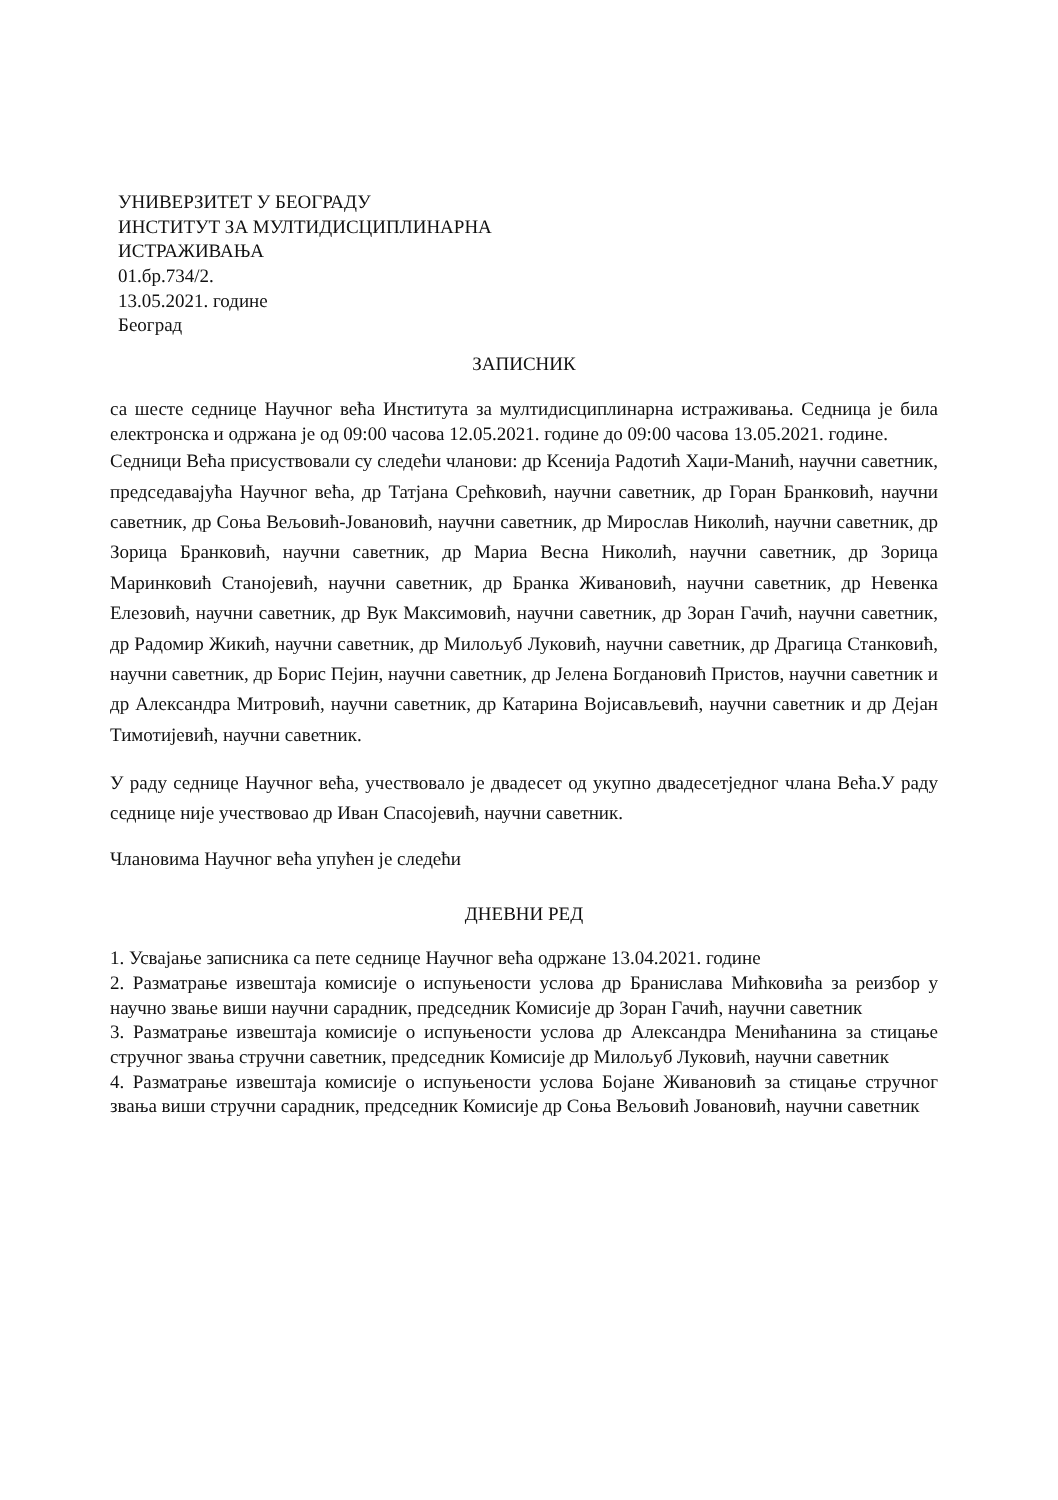УНИВЕРЗИТЕТ У БЕОГРАДУ
ИНСТИТУТ ЗА МУЛТИДИСЦИПЛИНАРНА
ИСТРАЖИВАЊА
01.бр.734/2.
13.05.2021. године
Београд
ЗАПИСНИК
са шесте седнице Научног већа Института за мултидисциплинарна истраживања. Седница је била електронска и одржана је од 09:00 часова 12.05.2021. године до 09:00 часова 13.05.2021. године.
Седници Већа присуствовали су следећи чланови: др Ксенија Радотић Хаџи-Манић, научни саветник, председавајућа Научног већа, др Татјана Срећковић, научни саветник, др Горан Бранковић, научни саветник, др Соња Вељовић-Јовановић, научни саветник, др Мирослав Николић, научни саветник, др Зорица Бранковић, научни саветник, др Мариа Весна Николић, научни саветник, др Зорица Маринковић Станојевић, научни саветник, др Бранка Живановић, научни саветник, др Невенка Елезовић, научни саветник, др Вук Максимовић, научни саветник, др Зоран Гачић, научни саветник, др Радомир Жикић, научни саветник, др Милољуб Луковић, научни саветник, др Драгица Станковић, научни саветник, др Борис Пејин, научни саветник, др Јелена Богдановић Пристов, научни саветник и др Александра Митровић, научни саветник, др Катарина Војисављевић, научни саветник и др Дејан Тимотијевић, научни саветник.
У раду седнице Научног већа, учествовало је двадесет од укупно двадесетједног члана Већа.У раду седнице није учествовао др Иван Спасојевић, научни саветник.
Члановима Научног већа упућен је следећи
ДНЕВНИ РЕД
1. Усвајање записника са пете седнице Научног већа одржане 13.04.2021. године
2. Разматрање извештаја комисије о испуњености услова др Бранислава Мићковића за реизбор у научно звање виши научни сарадник, председник Комисије др Зоран Гачић, научни саветник
3. Разматрање извештаја комисије о испуњености услова др Александра Менићанина за стицање стручног звања стручни саветник, председник Комисије др Милољуб Луковић, научни саветник
4. Разматрање извештаја комисије о испуњености услова Бојане Живановић за стицање стручног звања виши стручни сарадник, председник Комисије др Соња Вељовић Јовановић, научни саветник